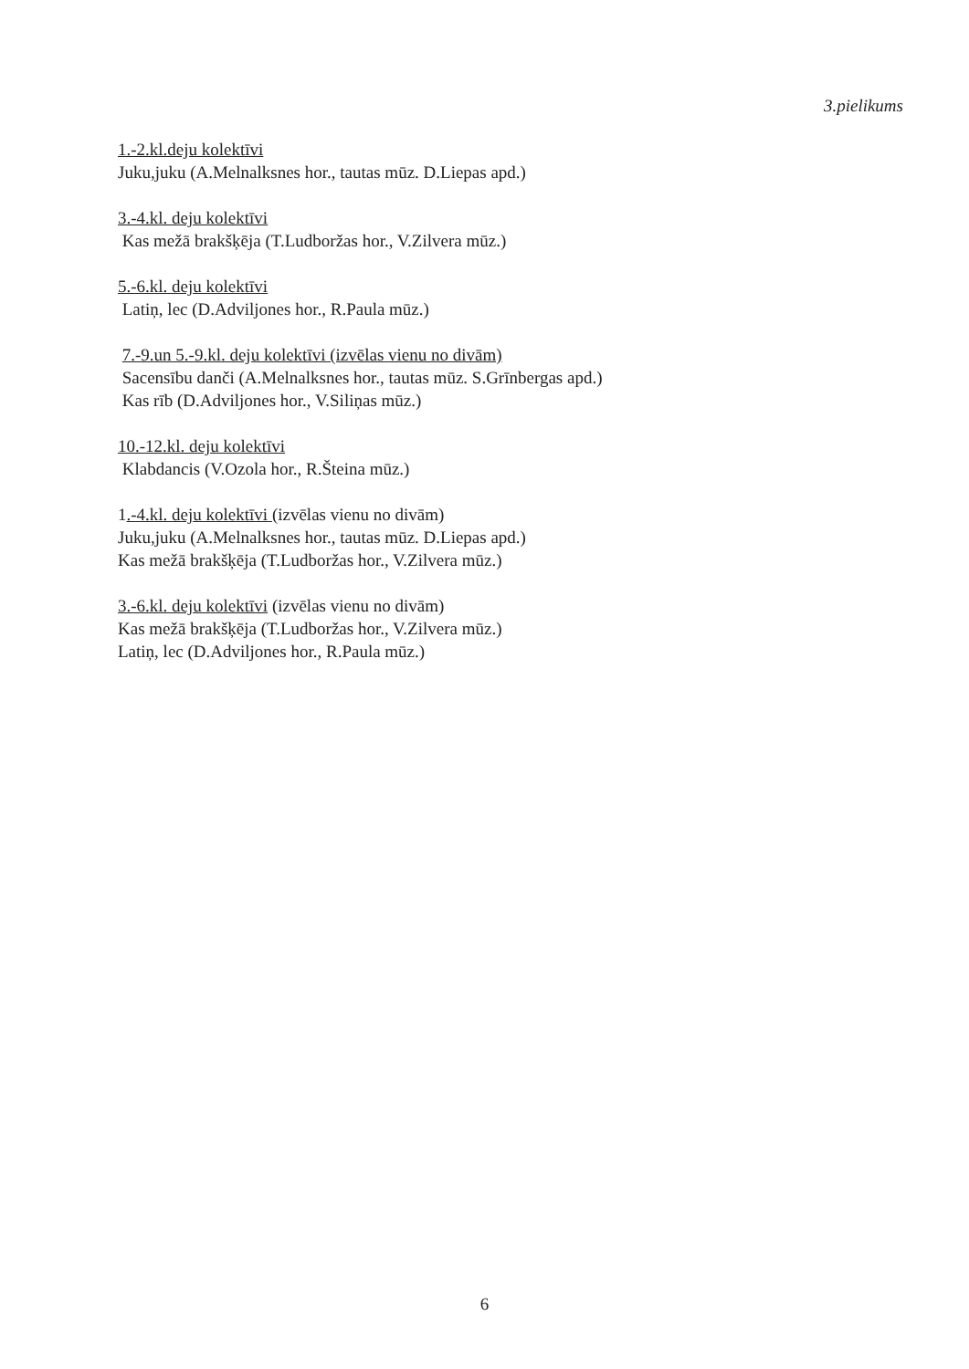3.pielikums
1.-2.kl.deju kolektīvi
Juku,juku (A.Melnalksnes hor., tautas mūz. D.Liepas apd.)
3.-4.kl. deju kolektīvi
Kas mežā brakšķēja (T.Ludboržas hor., V.Zilvera mūz.)
5.-6.kl. deju kolektīvi
Latiņ, lec (D.Adviljones hor., R.Paula mūz.)
7.-9.un 5.-9.kl. deju kolektīvi (izvēlas vienu no divām)
Sacensību danči (A.Melnalksnes hor., tautas mūz. S.Grīnbergas apd.)
Kas rīb (D.Adviljones hor., V.Siliņas mūz.)
10.-12.kl. deju kolektīvi
Klabdancis (V.Ozola hor., R.Šteina mūz.)
1.-4.kl. deju kolektīvi (izvēlas vienu no divām)
Juku,juku (A.Melnalksnes hor., tautas mūz. D.Liepas apd.)
Kas mežā brakšķēja (T.Ludboržas hor., V.Zilvera mūz.)
3.-6.kl. deju kolektīvi (izvēlas vienu no divām)
Kas mežā brakšķēja (T.Ludboržas hor., V.Zilvera mūz.)
Latiņ, lec (D.Adviljones hor., R.Paula mūz.)
6